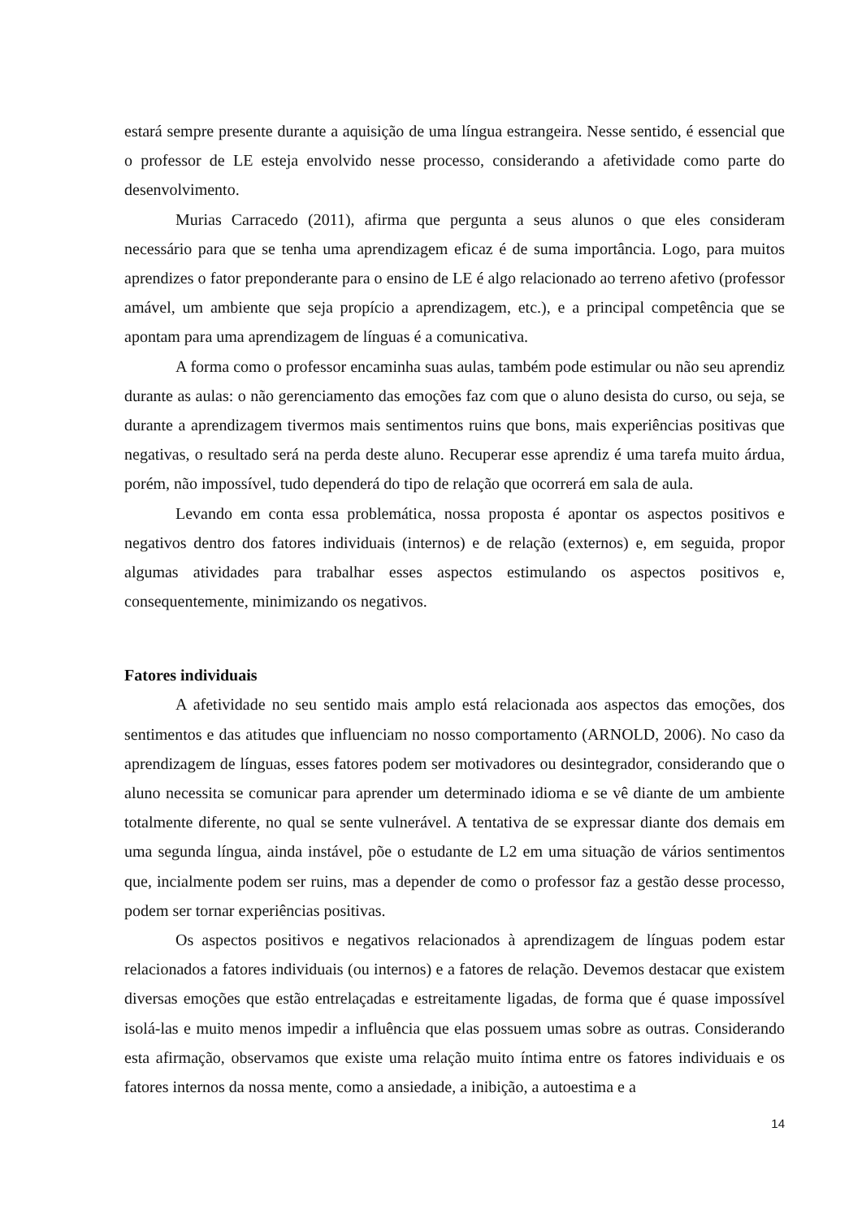estará sempre presente durante a aquisição de uma língua estrangeira. Nesse sentido, é essencial que o professor de LE esteja envolvido nesse processo, considerando a afetividade como parte do desenvolvimento.
Murias Carracedo (2011), afirma que pergunta a seus alunos o que eles consideram necessário para que se tenha uma aprendizagem eficaz é de suma importância. Logo, para muitos aprendizes o fator preponderante para o ensino de LE é algo relacionado ao terreno afetivo (professor amável, um ambiente que seja propício a aprendizagem, etc.), e a principal competência que se apontam para uma aprendizagem de línguas é a comunicativa.
A forma como o professor encaminha suas aulas, também pode estimular ou não seu aprendiz durante as aulas: o não gerenciamento das emoções faz com que o aluno desista do curso, ou seja, se durante a aprendizagem tivermos mais sentimentos ruins que bons, mais experiências positivas que negativas, o resultado será na perda deste aluno. Recuperar esse aprendiz é uma tarefa muito árdua, porém, não impossível, tudo dependerá do tipo de relação que ocorrerá em sala de aula.
Levando em conta essa problemática, nossa proposta é apontar os aspectos positivos e negativos dentro dos fatores individuais (internos) e de relação (externos) e, em seguida, propor algumas atividades para trabalhar esses aspectos estimulando os aspectos positivos e, consequentemente, minimizando os negativos.
Fatores individuais
A afetividade no seu sentido mais amplo está relacionada aos aspectos das emoções, dos sentimentos e das atitudes que influenciam no nosso comportamento (ARNOLD, 2006). No caso da aprendizagem de línguas, esses fatores podem ser motivadores ou desintegrador, considerando que o aluno necessita se comunicar para aprender um determinado idioma e se vê diante de um ambiente totalmente diferente, no qual se sente vulnerável. A tentativa de se expressar diante dos demais em uma segunda língua, ainda instável, põe o estudante de L2 em uma situação de vários sentimentos que, incialmente podem ser ruins, mas a depender de como o professor faz a gestão desse processo, podem ser tornar experiências positivas.
Os aspectos positivos e negativos relacionados à aprendizagem de línguas podem estar relacionados a fatores individuais (ou internos) e a fatores de relação. Devemos destacar que existem diversas emoções que estão entrelaçadas e estreitamente ligadas, de forma que é quase impossível isolá-las e muito menos impedir a influência que elas possuem umas sobre as outras. Considerando esta afirmação, observamos que existe uma relação muito íntima entre os fatores individuais e os fatores internos da nossa mente, como a ansiedade, a inibição, a autoestima e a
14